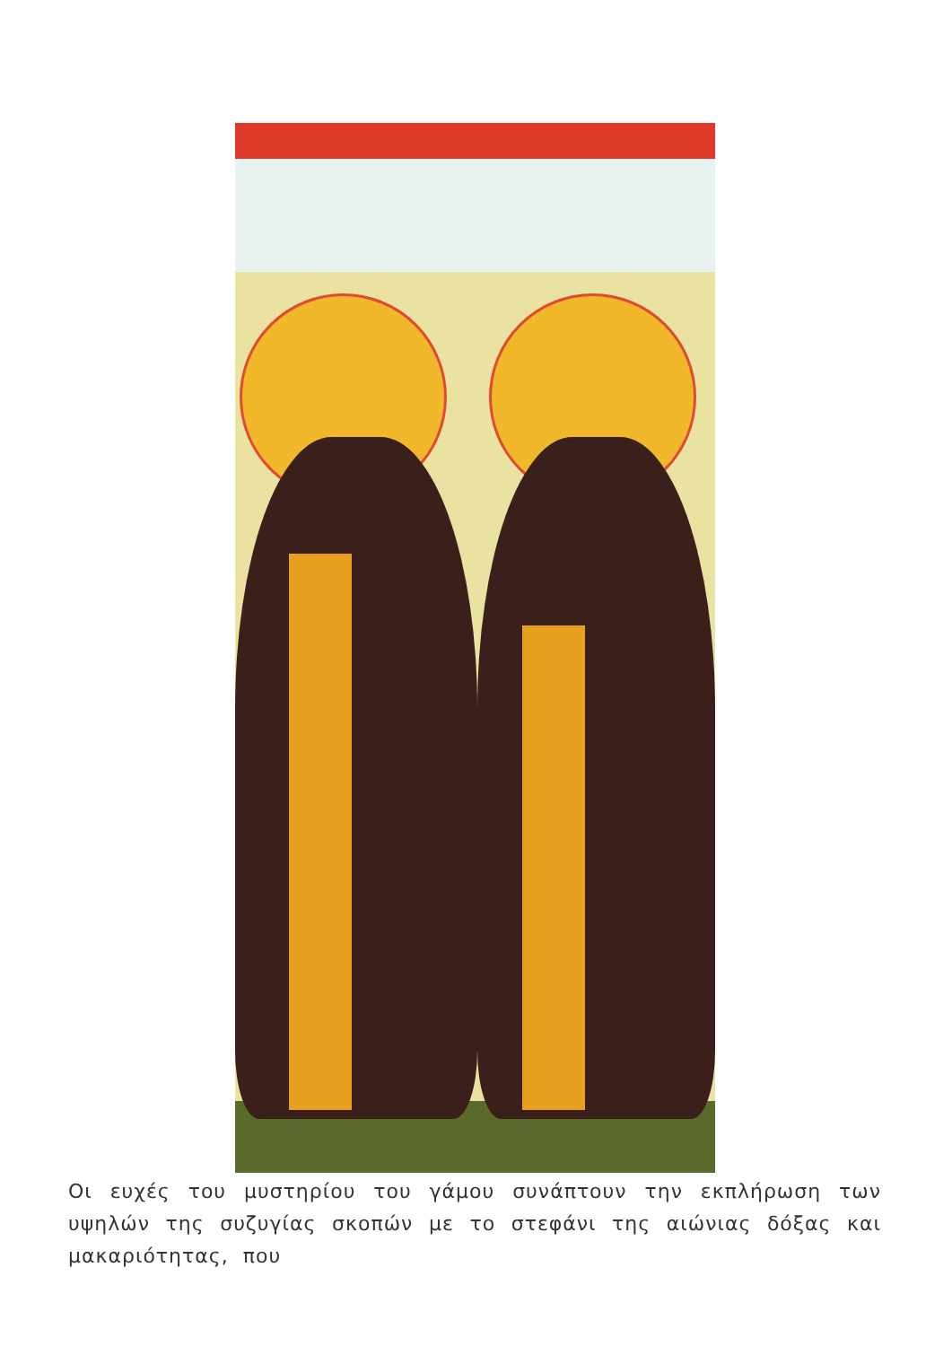Οι ευχές του μυστηρίου του γάμου συνάπτουν την εκπλήρωση των υψηλών της συζυγίας σκοπών με το στεφάνι της αιώνιας δόξας και μακαριότητας, που